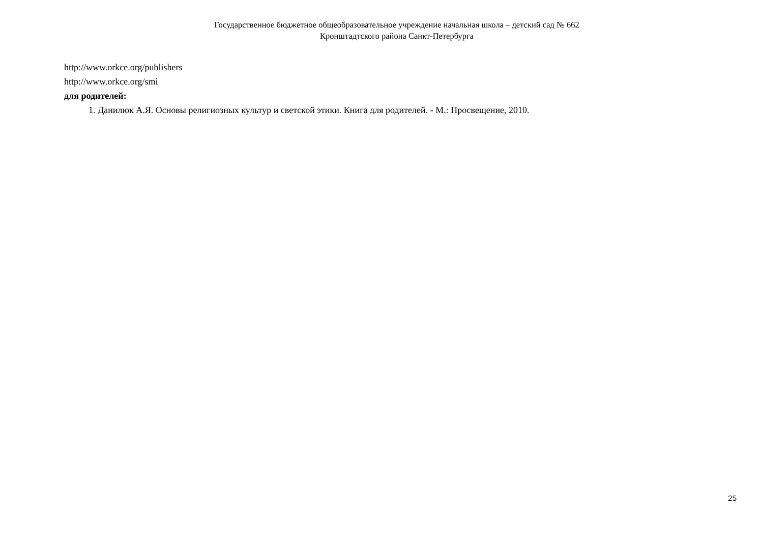Государственное бюджетное общеобразовательное учреждение начальная школа – детский сад № 662
Кронштадтского района Санкт-Петербурга
http://www.orkce.org/publishers
http://www.orkce.org/smi
для родителей:
1. Данилюк А.Я. Основы религиозных культур и светской этики. Книга для родителей. - М.: Просвещение, 2010.
25